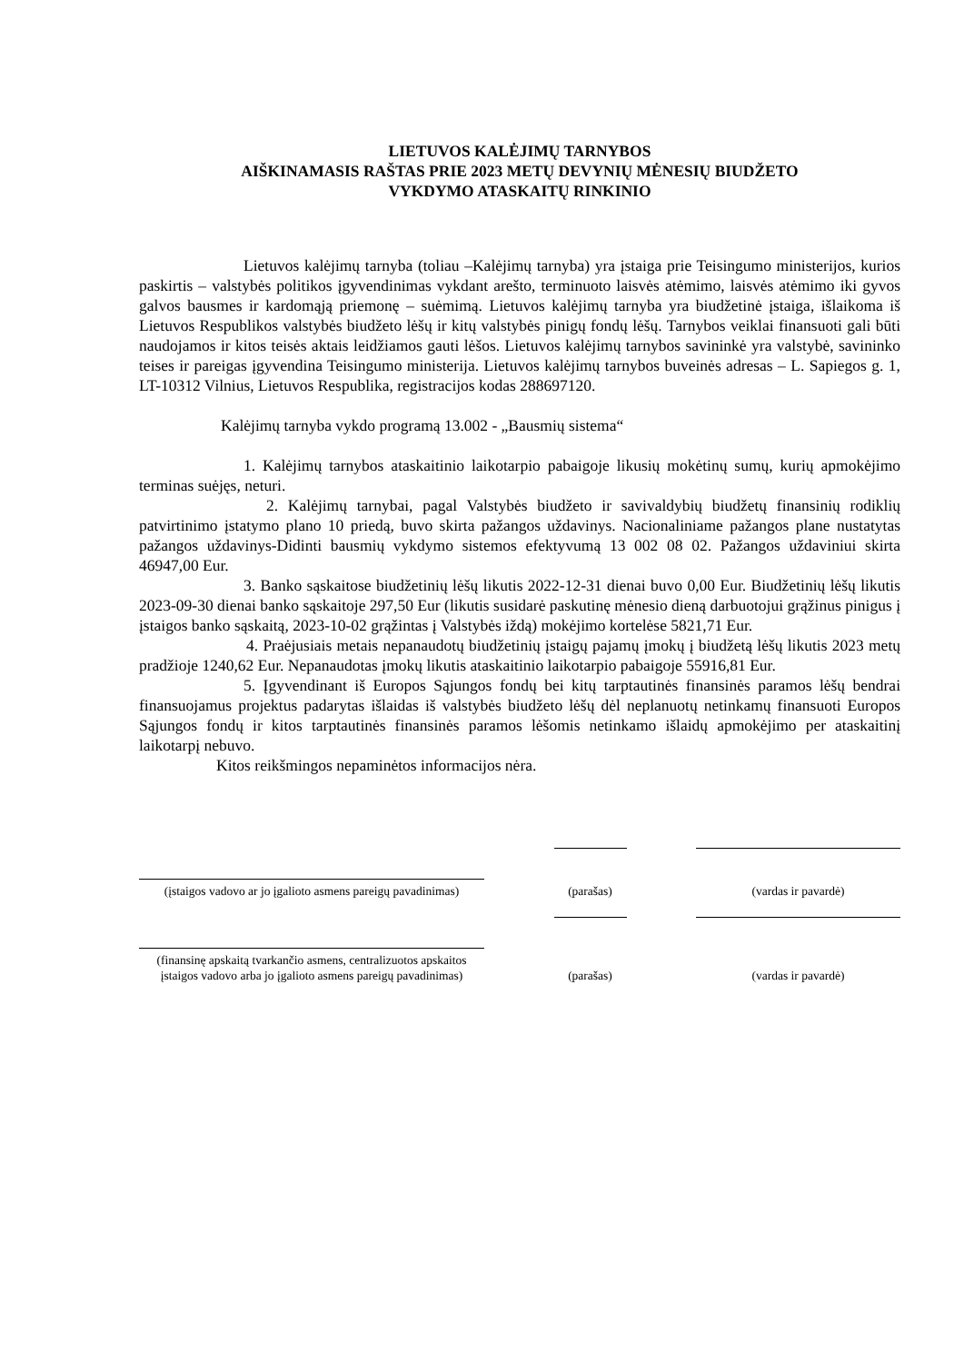LIETUVOS KALĖJIMŲ TARNYBOS
AIŠKINAMASIS RAŠTAS PRIE 2023 METŲ DEVYNIŲ MĖNESIŲ BIUDŽETO
VYKDYMO ATASKAITŲ RINKINIO
Lietuvos kalėjimų tarnyba (toliau –Kalėjimų tarnyba) yra įstaiga prie Teisingumo ministerijos, kurios paskirtis – valstybės politikos įgyvendinimas vykdant arešto, terminuoto laisvės atėmimo, laisvės atėmimo iki gyvos galvos bausmes ir kardomąją priemonę – suėmimą. Lietuvos kalėjimų tarnyba yra biudžetinė įstaiga, išlaikoma iš Lietuvos Respublikos valstybės biudžeto lėšų ir kitų valstybės pinigų fondų lėšų. Tarnybos veiklai finansuoti gali būti naudojamos ir kitos teisės aktais leidžiamos gauti lėšos. Lietuvos kalėjimų tarnybos savininkė yra valstybė, savininko teises ir pareigas įgyvendina Teisingumo ministerija. Lietuvos kalėjimų tarnybos buveinės adresas – L. Sapiegos g. 1, LT-10312 Vilnius, Lietuvos Respublika, registracijos kodas 288697120.
Kalėjimų tarnyba vykdo programą 13.002 - „Bausmių sistema“
1. Kalėjimų tarnybos ataskaitinio laikotarpio pabaigoje likusių mokėtinų sumų, kurių apmokėjimo terminas suėjęs, neturi.
2. Kalėjimų tarnybai, pagal Valstybės biudžeto ir savivaldybių biudžetų finansinių rodiklių patvirtinimo įstatymo plano 10 priedą, buvo skirta pažangos uždavinys. Nacionaliniame pažangos plane nustatytas pažangos uždavinys-Didinti bausmių vykdymo sistemos efektyvumą 13 002 08 02. Pažangos uždaviniui skirta 46947,00 Eur.
3. Banko sąskaitose biudžetinių lėšų likutis 2022-12-31 dienai buvo 0,00 Eur. Biudžetinių lėšų likutis 2023-09-30 dienai banko sąskaitoje 297,50 Eur (likutis susidarė paskutinę mėnesio dieną darbuotojui grąžinus pinigus į įstaigos banko sąskaitą, 2023-10-02 grąžintas į Valstybės iždą) mokėjimo kortelėse 5821,71 Eur.
4. Praėjusiais metais nepanaudotų biudžetinių įstaigų pajamų įmokų į biudžetą lėšų likutis 2023 metų pradžioje 1240,62 Eur. Nepanaudotas įmokų likutis ataskaitinio laikotarpio pabaigoje 55916,81 Eur.
5. Įgyvendinant iš Europos Sąjungos fondų bei kitų tarptautinės finansinės paramos lėšų bendrai finansuojamus projektus padarytas išlaidas iš valstybės biudžeto lėšų dėl neplanuotų netinkamų finansuoti Europos Sąjungos fondų ir kitos tarptautinės finansinės paramos lėšomis netinkamo išlaidų apmokėjimo per ataskaitinį laikotarpį nebuvo.
Kitos reikšmingos nepaminėtos informacijos nėra.
(įstaigos vadovo ar jo įgalioto asmens pareigų pavadinimas)
(parašas)
(vardas ir pavardė)
(finansinę apskaitą tvarkančio asmens, centralizuotos apskaitos įstaigos vadovo arba jo įgalioto asmens pareigų pavadinimas)
(parašas)
(vardas ir pavardė)